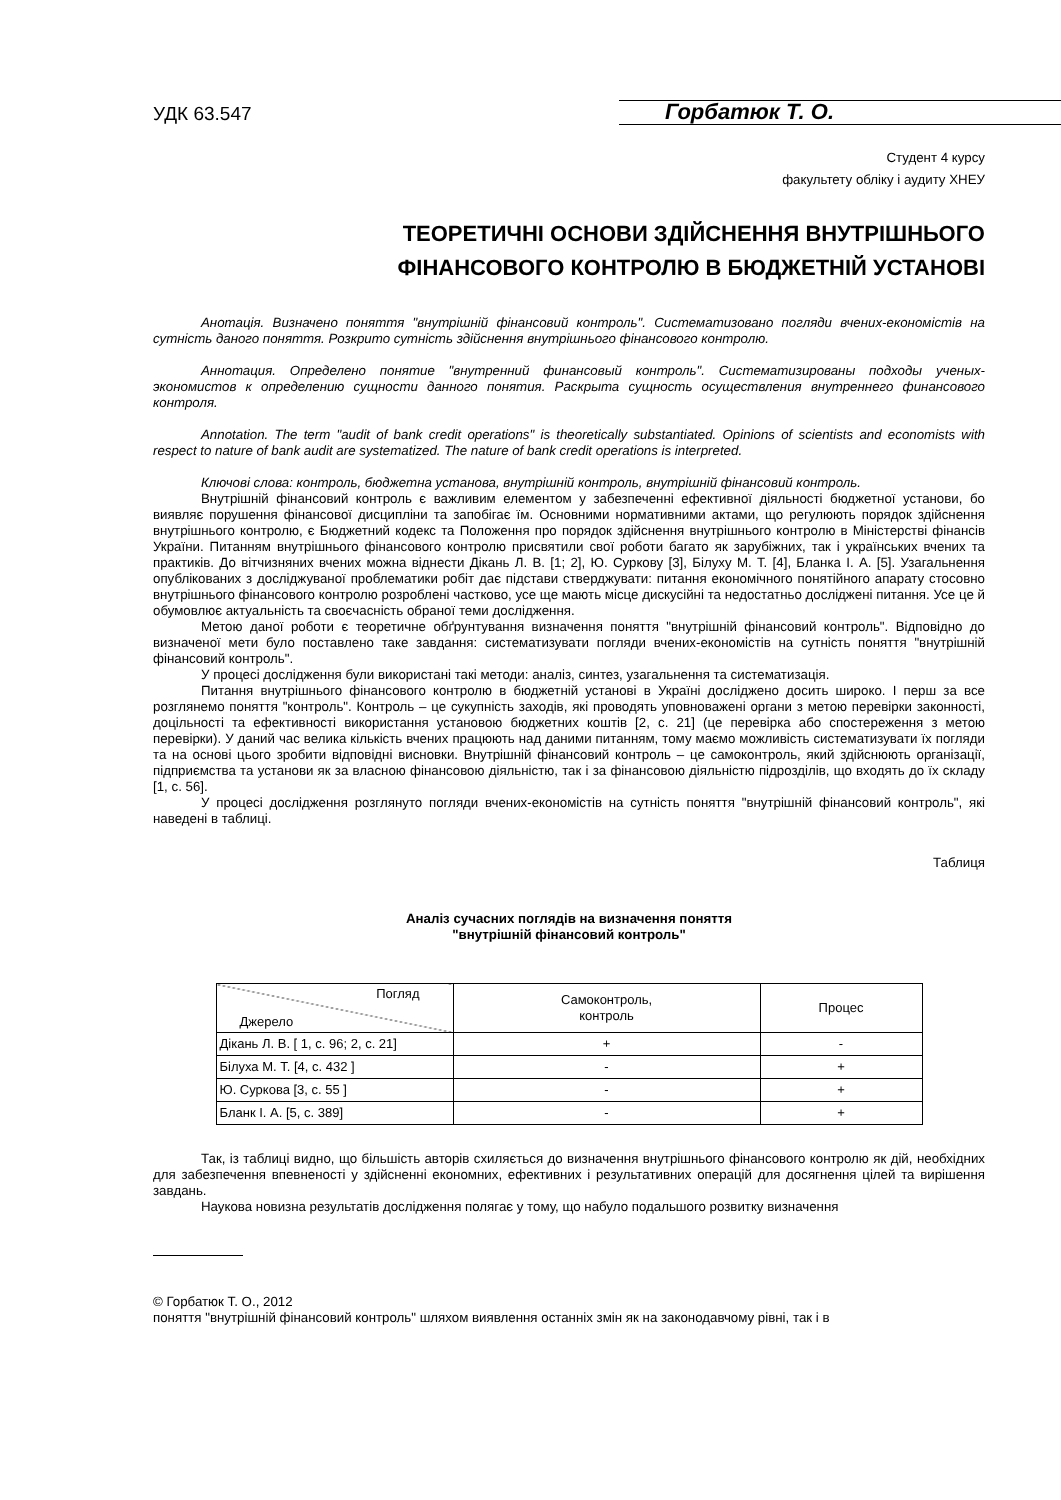УДК 63.547
Горбатюк Т. О.
Студент 4 курсу
факультету обліку і аудиту ХНЕУ
ТЕОРЕТИЧНІ ОСНОВИ ЗДІЙСНЕННЯ ВНУТРІШНЬОГО
ФІНАНСОВОГО КОНТРОЛЮ В БЮДЖЕТНІЙ УСТАНОВІ
Анотація. Визначено поняття "внутрішній фінансовий контроль". Систематизовано погляди вчених-економістів на сутність даного поняття. Розкрито сутність здійснення внутрішнього фінансового контролю.
Аннотация. Определено понятие "внутренний финансовый контроль". Систематизированы подходы ученых-экономистов к определению сущности данного понятия. Раскрыта сущность осуществления внутреннего финансового контроля.
Annotation. The term "audit of bank credit operations" is theoretically substantiated. Opinions of scientists and economists with respect to nature of bank audit are systematized. The nature of bank credit operations is interpreted.
Ключові слова: контроль, бюджетна установа, внутрішній контроль, внутрішній фінансовий контроль.
Внутрішній фінансовий контроль є важливим елементом у забезпеченні ефективної діяльності бюджетної установи, бо виявляє порушення фінансової дисципліни та запобігає їм. Основними нормативними актами, що регулюють порядок здійснення внутрішнього контролю, є Бюджетний кодекс та Положення про порядок здійснення внутрішнього контролю в Міністерстві фінансів України. Питанням внутрішнього фінансового контролю присвятили свої роботи багато як зарубіжних, так і українських вчених та практиків. До вітчизняних вчених можна віднести Дікань Л. В. [1; 2], Ю. Суркову [3], Білуху М. Т. [4], Бланка І. А. [5]. Узагальнення опублікованих з досліджуваної проблематики робіт дає підстави стверджувати: питання економічного понятійного апарату стосовно внутрішнього фінансового контролю розроблені частково, усе ще мають місце дискусійні та недостатньо досліджені питання. Усе це й обумовлює актуальність та своєчасність обраної теми дослідження.
Метою даної роботи є теоретичне обґрунтування визначення поняття "внутрішній фінансовий контроль". Відповідно до визначеної мети було поставлено таке завдання: систематизувати погляди вчених-економістів на сутність поняття "внутрішній фінансовий контроль".
У процесі дослідження були використані такі методи: аналіз, синтез, узагальнення та систематизація.
Питання внутрішнього фінансового контролю в бюджетній установі в Україні досліджено досить широко. І перш за все розглянемо поняття "контроль". Контроль – це сукупність заходів, які проводять уповноважені органи з метою перевірки законності, доцільності та ефективності використання установою бюджетних коштів [2, с. 21] (це перевірка або спостереження з метою перевірки). У даний час велика кількість вчених працюють над даними питанням, тому маємо можливість систематизувати їх погляди та на основі цього зробити відповідні висновки. Внутрішній фінансовий контроль – це самоконтроль, який здійснюють організації, підприємства та установи як за власною фінансовою діяльністю, так і за фінансовою діяльністю підрозділів, що входять до їх складу [1, с. 56].
У процесі дослідження розглянуто погляди вчених-економістів на сутність поняття "внутрішній фінансовий контроль", які наведені в таблиці.
Таблиця
Аналіз сучасних поглядів на визначення поняття
"внутрішній фінансовий контроль"
| Погляд Джерело | Самоконтроль, контроль | Процес |
| --- | --- | --- |
| Дікань Л. В. [ 1, с. 96; 2, с. 21] | + | - |
| Білуха М. Т. [4, с. 432 ] | - | + |
| Ю. Суркова [3, с. 55 ] | - | + |
| Бланк І. А. [5, с. 389] | - | + |
Так, із таблиці видно, що більшість авторів схиляється до визначення внутрішнього фінансового контролю як дій, необхідних для забезпечення впевненості у здійсненні економних, ефективних і результативних операцій для досягнення цілей та вирішення завдань.
Наукова новизна результатів дослідження полягає у тому, що набуло подальшого розвитку визначення
© Горбатюк Т. О., 2012
поняття "внутрішній фінансовий контроль" шляхом виявлення останніх змін як на законодавчому рівні, так і в